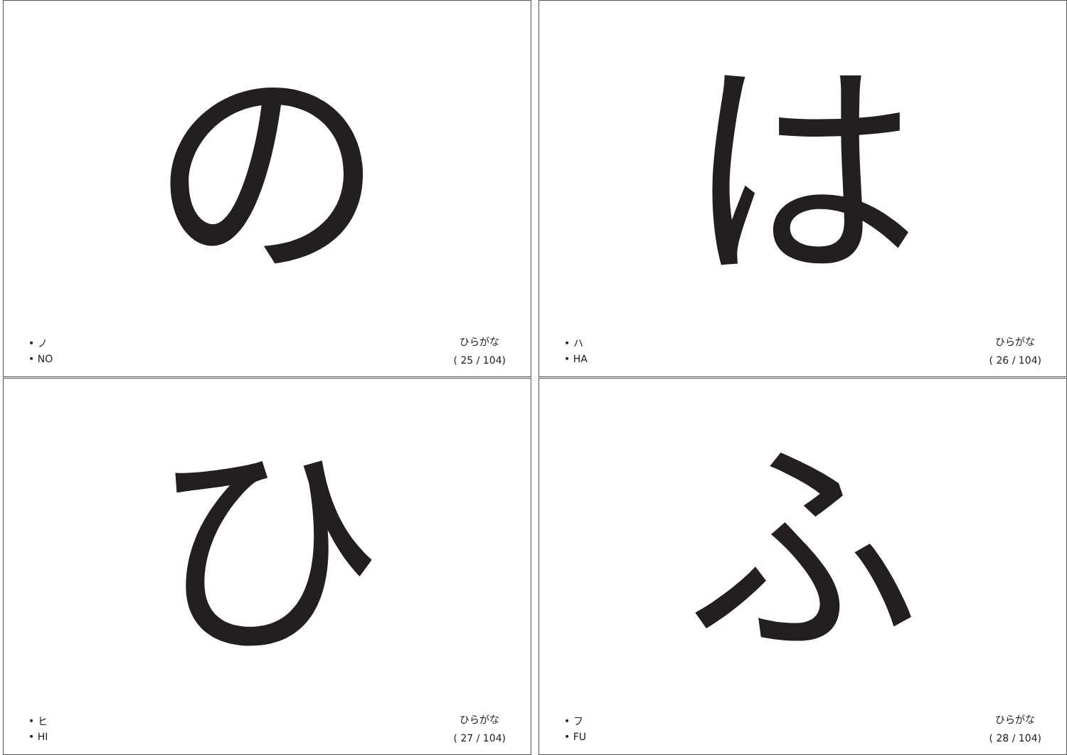の
• ノ
• NO
ひらがな
( 25 / 104)
は
• ハ
• HA
ひらがな
( 26 / 104)
ひ
• ヒ
• HI
ひらがな
( 27 / 104)
ふ
• フ
• FU
ひらがな
( 28 / 104)